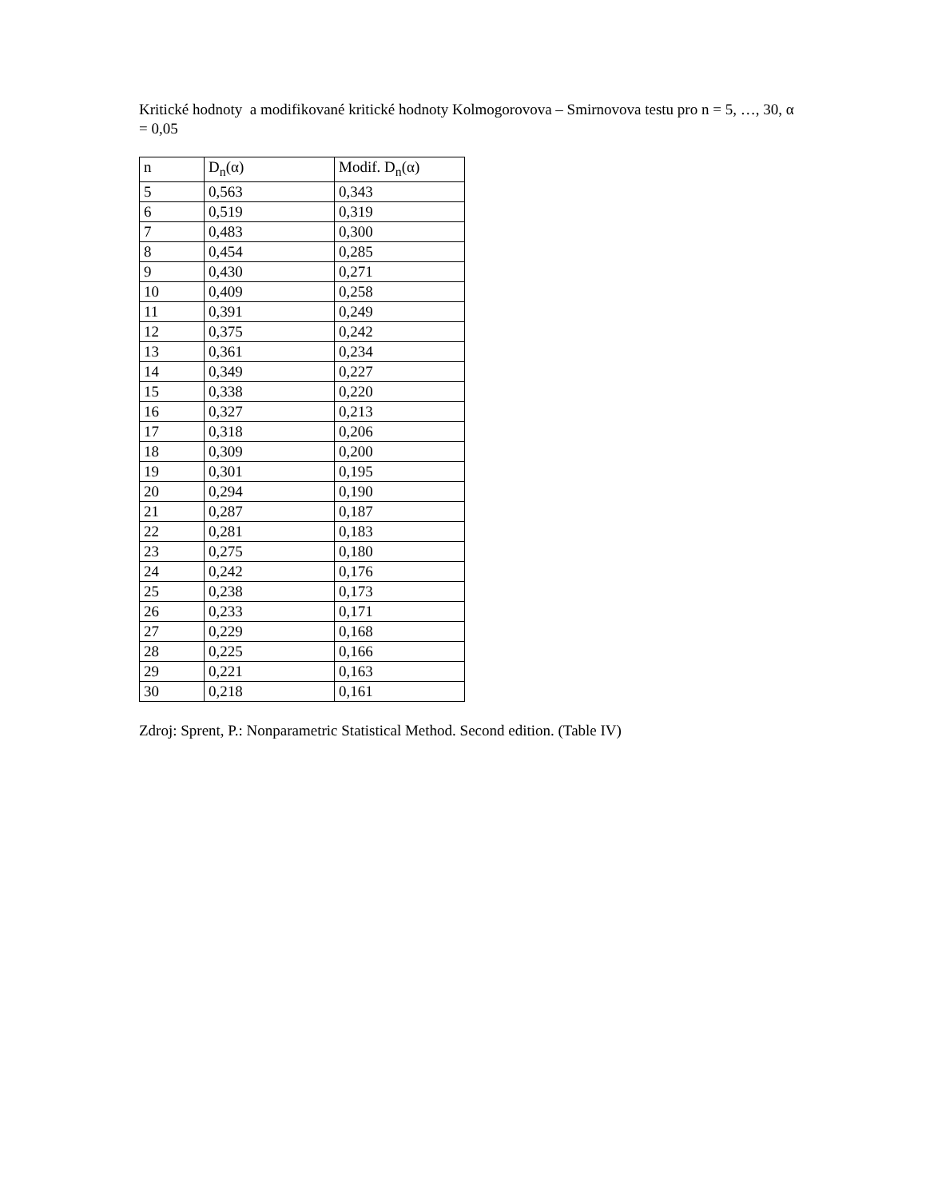Kritické hodnoty a modifikované kritické hodnoty Kolmogorovova – Smirnovova testu pro n = 5, …, 30, α = 0,05
| n | D<sub>n</sub>(α) | Modif. D<sub>n</sub>(α) |
| 5 | 0,563 | 0,343 |
| 6 | 0,519 | 0,319 |
| 7 | 0,483 | 0,300 |
| 8 | 0,454 | 0,285 |
| 9 | 0,430 | 0,271 |
| 10 | 0,409 | 0,258 |
| 11 | 0,391 | 0,249 |
| 12 | 0,375 | 0,242 |
| 13 | 0,361 | 0,234 |
| 14 | 0,349 | 0,227 |
| 15 | 0,338 | 0,220 |
| 16 | 0,327 | 0,213 |
| 17 | 0,318 | 0,206 |
| 18 | 0,309 | 0,200 |
| 19 | 0,301 | 0,195 |
| 20 | 0,294 | 0,190 |
| 21 | 0,287 | 0,187 |
| 22 | 0,281 | 0,183 |
| 23 | 0,275 | 0,180 |
| 24 | 0,242 | 0,176 |
| 25 | 0,238 | 0,173 |
| 26 | 0,233 | 0,171 |
| 27 | 0,229 | 0,168 |
| 28 | 0,225 | 0,166 |
| 29 | 0,221 | 0,163 |
| 30 | 0,218 | 0,161 |
Zdroj: Sprent, P.: Nonparametric Statistical Method. Second edition. (Table IV)